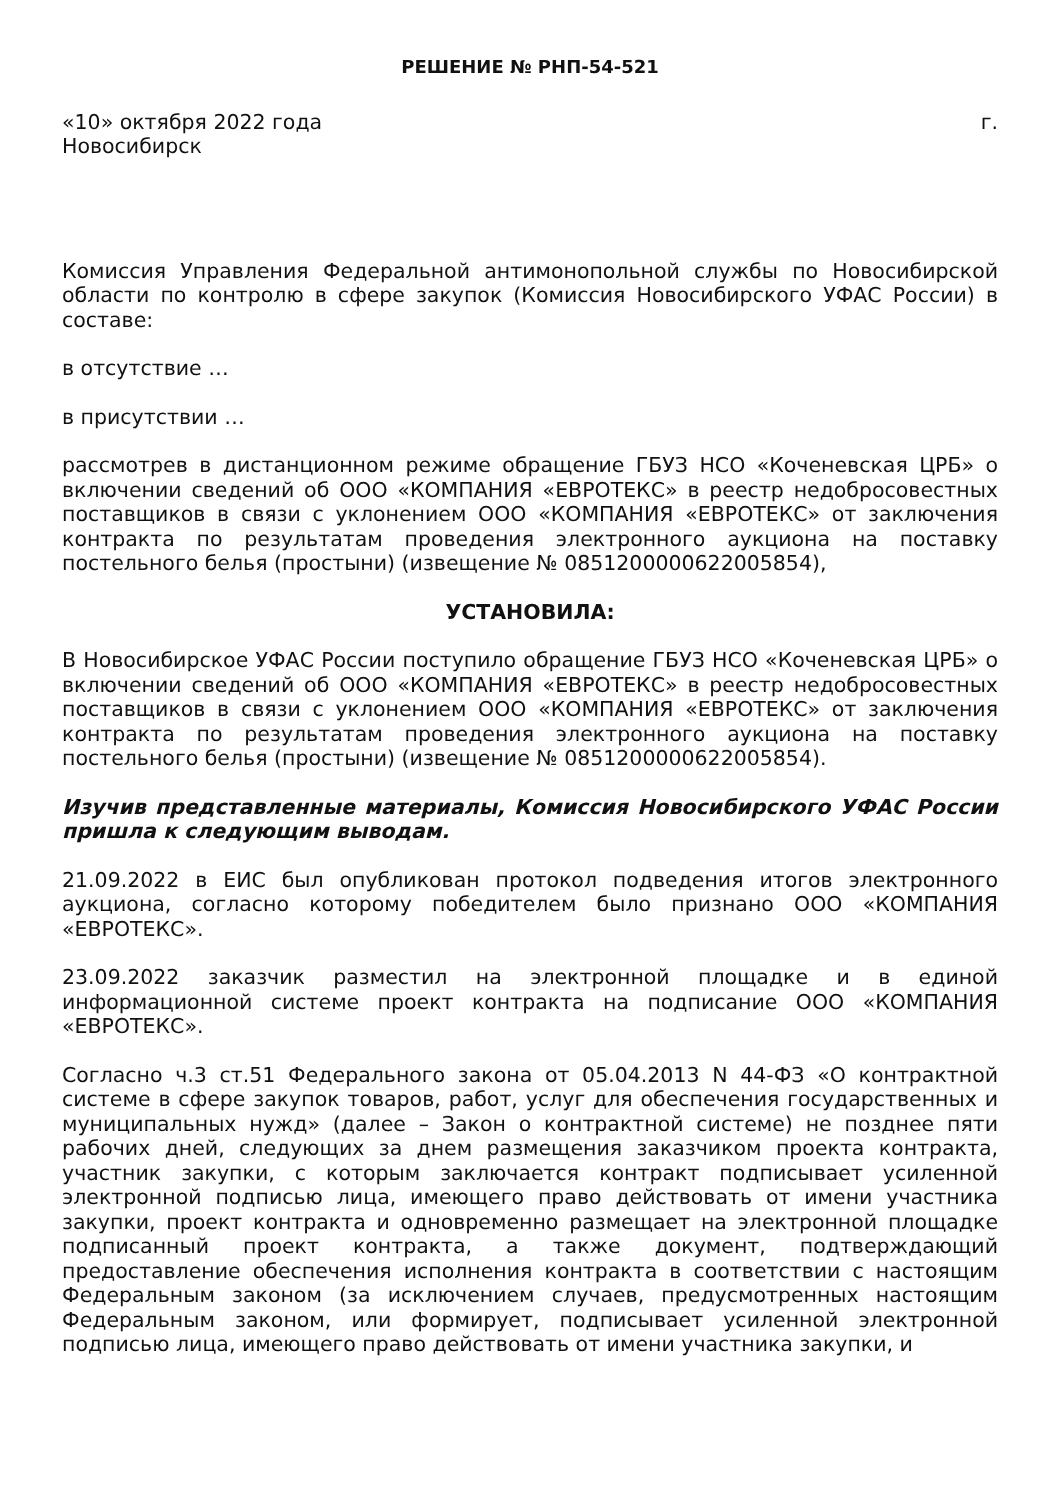РЕШЕНИЕ № РНП-54-521
«10» октября 2022 года г.
Новосибирск
Комиссия Управления Федеральной антимонопольной службы по Новосибирской области по контролю в сфере закупок (Комиссия Новосибирского УФАС России) в составе:
в отсутствие …
в присутствии …
рассмотрев в дистанционном режиме обращение ГБУЗ НСО «Коченевская ЦРБ» о включении сведений об ООО «КОМПАНИЯ «ЕВРОТЕКС» в реестр недобросовестных поставщиков в связи с уклонением ООО «КОМПАНИЯ «ЕВРОТЕКС» от заключения контракта по результатам проведения электронного аукциона на поставку постельного белья (простыни) (извещение № 0851200000622005854),
УСТАНОВИЛА:
В Новосибирское УФАС России поступило обращение ГБУЗ НСО «Коченевская ЦРБ» о включении сведений об ООО «КОМПАНИЯ «ЕВРОТЕКС» в реестр недобросовестных поставщиков в связи с уклонением ООО «КОМПАНИЯ «ЕВРОТЕКС» от заключения контракта по результатам проведения электронного аукциона на поставку постельного белья (простыни) (извещение № 0851200000622005854).
Изучив представленные материалы, Комиссия Новосибирского УФАС России пришла к следующим выводам.
21.09.2022 в ЕИС был опубликован протокол подведения итогов электронного аукциона, согласно которому победителем было признано ООО «КОМПАНИЯ «ЕВРОТЕКС».
23.09.2022 заказчик разместил на электронной площадке и в единой информационной системе проект контракта на подписание ООО «КОМПАНИЯ «ЕВРОТЕКС».
Согласно ч.3 ст.51 Федерального закона от 05.04.2013 N 44-ФЗ «О контрактной системе в сфере закупок товаров, работ, услуг для обеспечения государственных и муниципальных нужд» (далее – Закон о контрактной системе) не позднее пяти рабочих дней, следующих за днем размещения заказчиком проекта контракта, участник закупки, с которым заключается контракт подписывает усиленной электронной подписью лица, имеющего право действовать от имени участника закупки, проект контракта и одновременно размещает на электронной площадке подписанный проект контракта, а также документ, подтверждающий предоставление обеспечения исполнения контракта в соответствии с настоящим Федеральным законом (за исключением случаев, предусмотренных настоящим Федеральным законом, или формирует, подписывает усиленной электронной подписью лица, имеющего право действовать от имени участника закупки, и